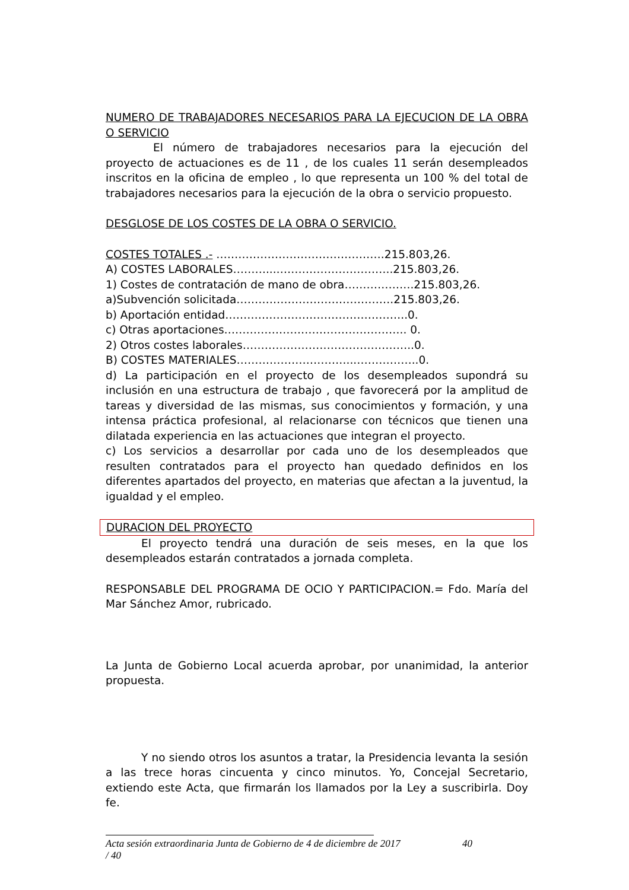NUMERO DE TRABAJADORES NECESARIOS PARA LA EJECUCION DE LA OBRA O SERVICIO
El número de trabajadores necesarios para la ejecución del proyecto de actuaciones es de 11 , de los cuales 11 serán desempleados inscritos en la oficina de empleo , lo que representa un 100 % del total de trabajadores necesarios para la ejecución de la obra o servicio propuesto.
DESGLOSE DE LOS COSTES DE LA OBRA O SERVICIO.
COSTES TOTALES .- ……………………………………….215.803,26.
A) COSTES LABORALES………...…………………………..215.803,26.
1) Costes de contratación de mano de obra……………….215.803,26.
a)Subvención solicitada…………………………………….215.803,26.
b) Aportación entidad…………………………………………..0.
c) Otras aportaciones………………………………………….. 0.
2) Otros costes laborales………………………………………..0.
B) COSTES MATERIALES…………………………...……………..0.
d) La participación en el proyecto de los desempleados supondrá su inclusión en una estructura de trabajo , que favorecerá por la amplitud de tareas y diversidad de las mismas, sus conocimientos y formación, y una intensa práctica profesional, al relacionarse con técnicos que tienen una dilatada experiencia en las actuaciones que integran el proyecto.
c) Los servicios a desarrollar por cada uno de los desempleados que resulten contratados para el proyecto han quedado definidos en los diferentes apartados del proyecto, en materias que afectan a la juventud, la igualdad y el empleo.
DURACION DEL PROYECTO
El proyecto tendrá una duración de seis meses, en la que los desempleados estarán contratados a jornada completa.
RESPONSABLE DEL PROGRAMA DE OCIO Y PARTICIPACION.= Fdo. María del Mar Sánchez Amor, rubricado.
La Junta de Gobierno Local acuerda aprobar, por unanimidad, la anterior propuesta.
Y no siendo otros los asuntos a tratar, la Presidencia levanta la sesión a las trece horas cincuenta y cinco minutos. Yo, Concejal Secretario, extiendo este Acta, que firmarán los llamados por la Ley a suscribirla. Doy fe.
Acta sesión extraordinaria Junta de Gobierno de 4 de diciembre de 2017 40 / 40